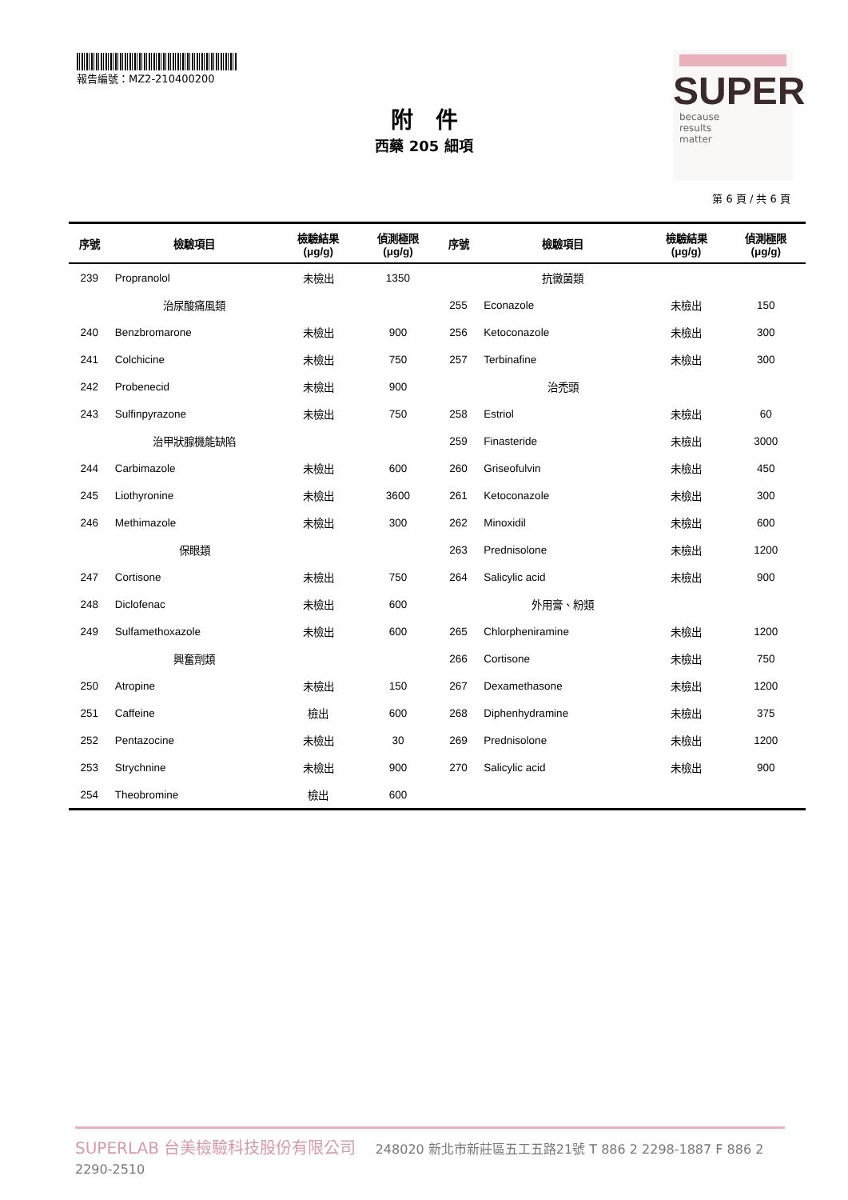報告編號：MZ2-210400200
SUPER
because
results
matter
附　件
西藥 205 細項
第 6 頁 / 共 6 頁
| 序號 | 檢驗項目 | 檢驗結果 (μg/g) | 偵測極限 (μg/g) | 序號 | 檢驗項目 | 檢驗結果 (μg/g) | 偵測極限 (μg/g) |
| --- | --- | --- | --- | --- | --- | --- | --- |
| 239 | Propranolol | 未檢出 | 1350 | | 抗黴菌類 | | |
| | 治尿酸痛風類 | | | 255 | Econazole | 未檢出 | 150 |
| 240 | Benzbromarone | 未檢出 | 900 | 256 | Ketoconazole | 未檢出 | 300 |
| 241 | Colchicine | 未檢出 | 750 | 257 | Terbinafine | 未檢出 | 300 |
| 242 | Probenecid | 未檢出 | 900 | | 治禿頭 | | |
| 243 | Sulfinpyrazone | 未檢出 | 750 | 258 | Estriol | 未檢出 | 60 |
| | 治甲狀腺機能缺陷 | | | 259 | Finasteride | 未檢出 | 3000 |
| 244 | Carbimazole | 未檢出 | 600 | 260 | Griseofulvin | 未檢出 | 450 |
| 245 | Liothyronine | 未檢出 | 3600 | 261 | Ketoconazole | 未檢出 | 300 |
| 246 | Methimazole | 未檢出 | 300 | 262 | Minoxidil | 未檢出 | 600 |
| | 保眼類 | | | 263 | Prednisolone | 未檢出 | 1200 |
| 247 | Cortisone | 未檢出 | 750 | 264 | Salicylic acid | 未檢出 | 900 |
| 248 | Diclofenac | 未檢出 | 600 | | 外用膏、粉類 | | |
| 249 | Sulfamethoxazole | 未檢出 | 600 | 265 | Chlorpheniramine | 未檢出 | 1200 |
| | 興奮劑類 | | | 266 | Cortisone | 未檢出 | 750 |
| 250 | Atropine | 未檢出 | 150 | 267 | Dexamethasone | 未檢出 | 1200 |
| 251 | Caffeine | 檢出 | 600 | 268 | Diphenhydramine | 未檢出 | 375 |
| 252 | Pentazocine | 未檢出 | 30 | 269 | Prednisolone | 未檢出 | 1200 |
| 253 | Strychnine | 未檢出 | 900 | 270 | Salicylic acid | 未檢出 | 900 |
| 254 | Theobromine | 檢出 | 600 | | | | |
SUPERLAB 台美檢驗科技股份有限公司 248020 新北市新莊區五工五路21號 T 886 2 2298-1887 F 886 2 2290-2510